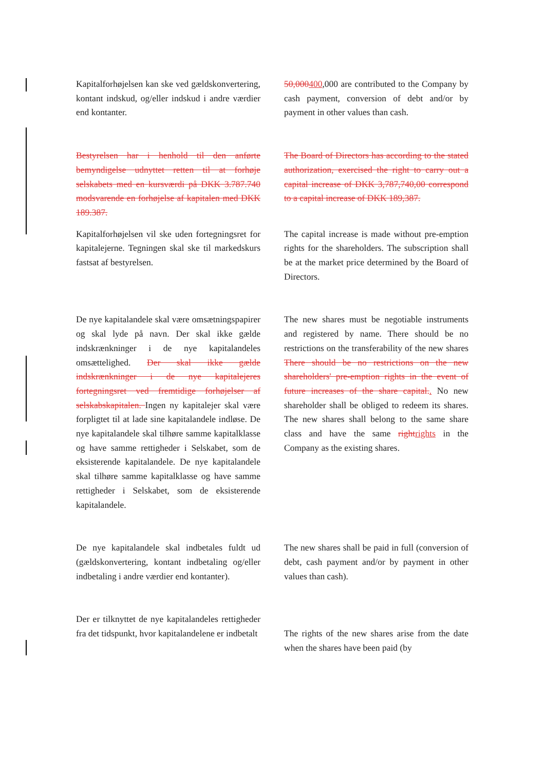| Kapitalforhøjelsen kan ske ved gældskonvertering, kontant indskud, og/eller indskud i andre værdier end kontanter. | | 50,000 400 ,000 are contributed to the Company by cash payment, conversion of debt and/or by payment in other values than cash. |
| Bestyrelsen har i henhold til den anførte bemyndigelse udnyttet retten til at forhøje selskabets med en kursværdi på DKK 3.787.740 modsvarende en forhøjelse af kapitalen med DKK 189.387. | | The Board of Directors has according to the stated authorization, exercised the right to carry out a capital increase of DKK 3,787,740,00 correspond to a capital increase of DKK 189,387. |
| Kapitalforhøjelsen vil ske uden fortegningsret for kapitalejerne. Tegningen skal ske til markedskurs fastsat af bestyrelsen. | | The capital increase is made without pre-emption rights for the shareholders. The subscription shall be at the market price determined by the Board of Directors. |
| De nye kapitalandele skal være omsætningspapirer og skal lyde på navn. Der skal ikke gælde indskrænkninger i de nye kapitalandeles omsættelighed. Der skal ikke gælde indskrænkninger i de nye kapitalejeres fortegningsret ved fremtidige forhøjelser af selskabskapitalen. Ingen ny kapitalejer skal være forpligtet til at lade sine kapitalandele indløse. De nye kapitalandele skal tilhøre samme kapitalklasse og have samme rettigheder i Selskabet, som de eksisterende kapitalandele. De nye kapitalandele skal tilhøre samme kapitalklasse og have samme rettigheder i Selskabet, som de eksisterende kapitalandele. | | The new shares must be negotiable instruments and registered by name. There should be no restrictions on the transferability of the new shares There should be no restrictions on the new shareholders' pre-emption rights in the event of future increases of the share capital. . No new shareholder shall be obliged to redeem its shares. The new shares shall belong to the same share class and have the same right rights in the Company as the existing shares. |
| De nye kapitalandele skal indbetales fuldt ud (gældskonvertering, kontant indbetaling og/eller indbetaling i andre værdier end kontanter). | | The new shares shall be paid in full (conversion of debt, cash payment and/or by payment in other values than cash). |
| Der er tilknyttet de nye kapitalandeles rettigheder fra det tidspunkt, hvor kapitalandelene er indbetalt | | The rights of the new shares arise from the date when the shares have been paid (by |